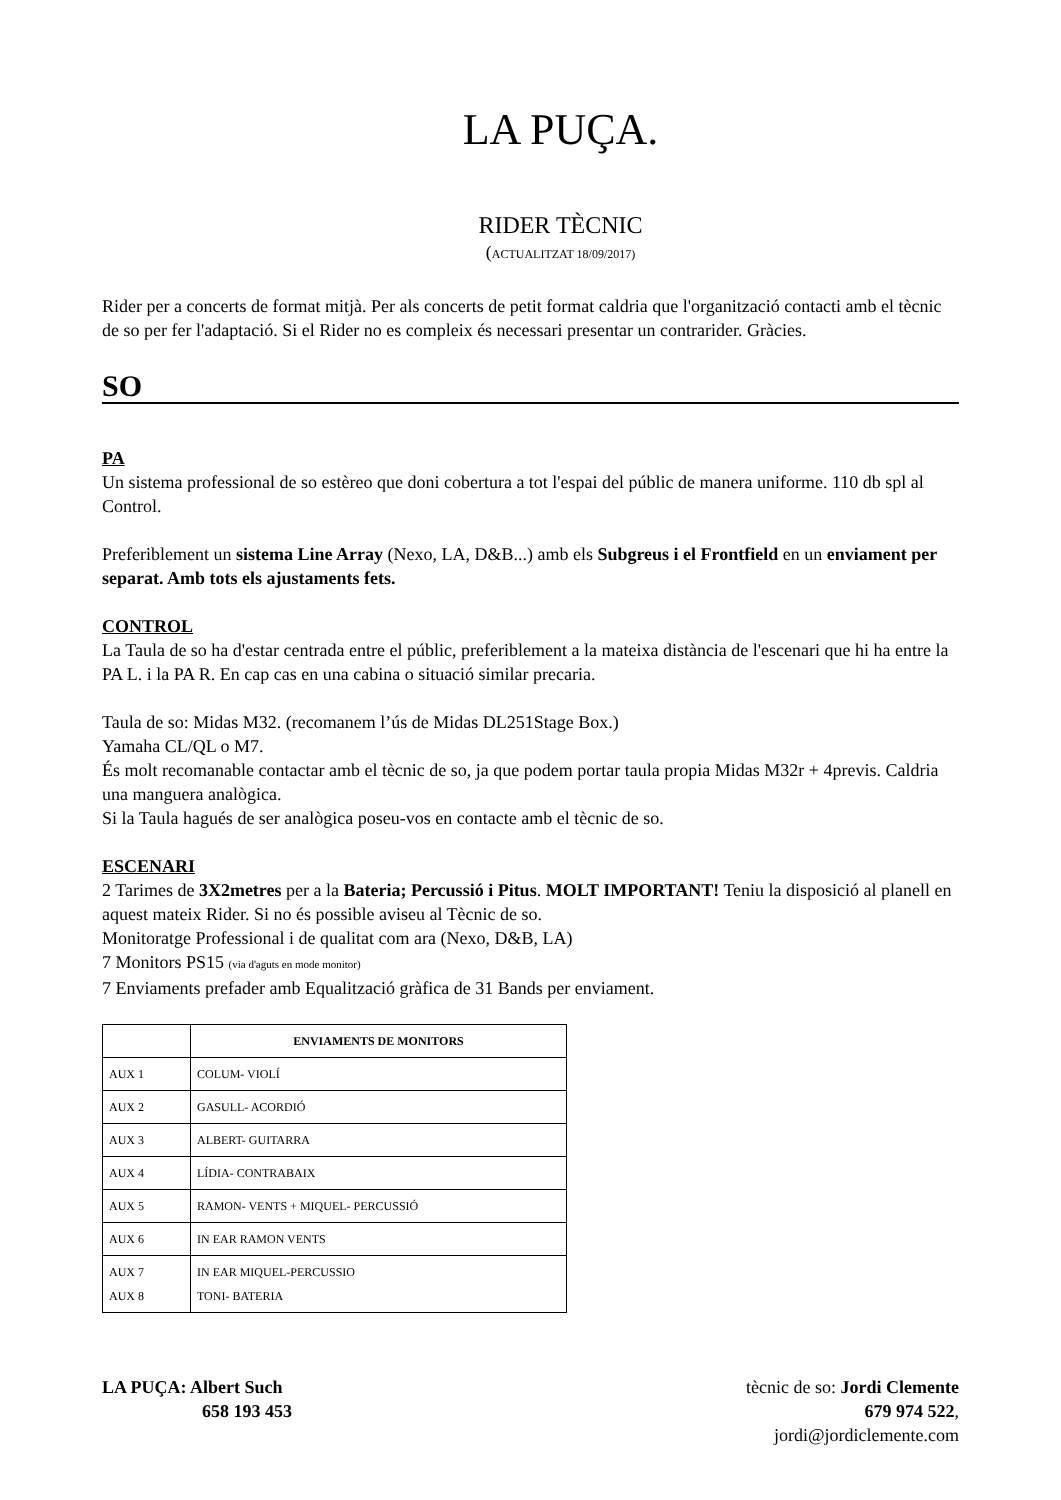LA PUÇA.
RIDER TÈCNIC
(ACTUALITZAT 18/09/2017)
Rider per a concerts de format mitjà. Per als concerts de petit format caldria que l'organització contacti amb el tècnic de so per fer l'adaptació. Si el Rider no es compleix és necessari presentar un contrarider. Gràcies.
SO
PA
Un sistema professional de so estèreo que doni cobertura a tot l'espai del públic de manera uniforme. 110 db spl al Control.
Preferiblement un sistema Line Array (Nexo, LA, D&B...) amb els Subgreus i el Frontfield en un enviament per separat. Amb tots els ajustaments fets.
CONTROL
La Taula de so ha d'estar centrada entre el públic, preferiblement a la mateixa distància de l'escenari que hi ha entre la PA L. i la PA R. En cap cas en una cabina o situació similar precaria.
Taula de so: Midas M32. (recomanem l’ús de Midas DL251Stage Box.)
Yamaha CL/QL o M7.
És molt recomanable contactar amb el tècnic de so, ja que podem portar taula propia Midas M32r + 4previs. Caldria una manguera analògica.
Si la Taula hagués de ser analògica poseu-vos en contacte amb el tècnic de so.
ESCENARI
2 Tarimes de 3X2metres per a la Bateria; Percussió i Pitus. MOLT IMPORTANT! Teniu la disposició al planell en aquest mateix Rider. Si no és possible aviseu al Tècnic de so.
Monitoratge Professional i de qualitat com ara (Nexo, D&B, LA)
7 Monitors PS15 (via d'aguts en mode monitor)
7 Enviaments prefader amb Equalització gràfica de 31 Bands per enviament.
| | ENVIAMENTS DE MONITORS |
| --- | --- |
| AUX 1 | COLUM- VIOLÍ |
| AUX 2 | GASULL- ACORDIÓ |
| AUX 3 | ALBERT- GUITARRA |
| AUX 4 | LÍDIA- CONTRABAIX |
| AUX 5 | RAMON- VENTS + MIQUEL- PERCUSSIÓ |
| AUX 6 | IN EAR RAMON VENTS |
| AUX 7 AUX 8 | IN EAR MIQUEL-PERCUSSIO TONI- BATERIA |
LA PUÇA: Albert Such
658 193 453
tècnic de so: Jordi Clemente
679 974 522,
jordi@jordiclemente.com